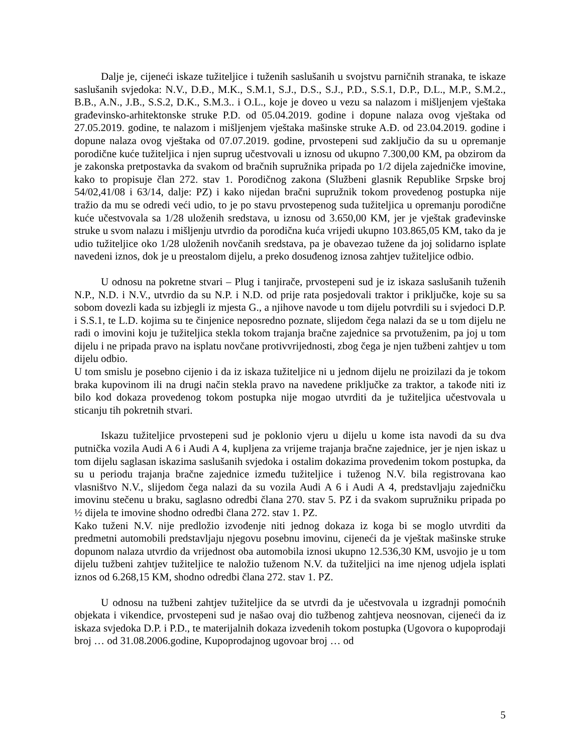Dalje je, cijeneći iskaze tužiteljice i tuženih saslušanih u svojstvu parničnih stranaka, te iskaze saslušanih svjedoka: N.V., D.Đ., M.K., S.M.1, S.J., D.S., S.J., P.D., S.S.1, D.P., D.L., M.P., S.M.2., B.B., A.N., J.B., S.S.2, D.K., S.M.3.. i O.L., koje je doveo u vezu sa nalazom i mišljenjem vještaka građevinsko-arhitektonske struke P.D. od 05.04.2019. godine i dopune nalaza ovog vještaka od 27.05.2019. godine, te nalazom i mišljenjem vještaka mašinske struke A.Đ. od 23.04.2019. godine i dopune nalaza ovog vještaka od 07.07.2019. godine, prvostepeni sud zaključio da su u opremanje porodične kuće tužiteljica i njen suprug učestvovali u iznosu od ukupno 7.300,00 KM, pa obzirom da je zakonska pretpostavka da svakom od bračnih supružnika pripada po 1/2 dijela zajedničke imovine, kako to propisuje član 272. stav 1. Porodičnog zakona (Službeni glasnik Republike Srpske broj 54/02,41/08 i 63/14, dalje: PZ) i kako nijedan bračni supružnik tokom provedenog postupka nije tražio da mu se odredi veći udio, to je po stavu prvostepenog suda tužiteljica u opremanju porodične kuće učestvovala sa 1/28 uloženih sredstava, u iznosu od 3.650,00 KM, jer je vještak građevinske struke u svom nalazu i mišljenju utvrdio da porodična kuća vrijedi ukupno 103.865,05 KM, tako da je udio tužiteljice oko 1/28 uloženih novčanih sredstava, pa je obavezao tužene da joj solidarno isplate navedeni iznos, dok je u preostalom dijelu, a preko dosuđenog iznosa zahtjev tužiteljice odbio.
U odnosu na pokretne stvari – Plug i tanjirače, prvostepeni sud je iz iskaza saslušanih tuženih N.P., N.D. i N.V., utvrdio da su N.P. i N.D. od prije rata posjedovali traktor i priključke, koje su sa sobom dovezli kada su izbjegli iz mjesta G., a njihove navode u tom dijelu potvrdili su i svjedoci D.P. i S.S.1, te L.D. kojima su te činjenice neposredno poznate, slijedom čega nalazi da se u tom dijelu ne radi o imovini koju je tužiteljica stekla tokom trajanja bračne zajednice sa prvotuženim, pa joj u tom dijelu i ne pripada pravo na isplatu novčane protivvrijednosti, zbog čega je njen tužbeni zahtjev u tom dijelu odbio.
U tom smislu je posebno cijenio i da iz iskaza tužiteljice ni u jednom dijelu ne proizilazi da je tokom braka kupovinom ili na drugi način stekla pravo na navedene priključke za traktor, a takođe niti iz bilo kod dokaza provedenog tokom postupka nije mogao utvrditi da je tužiteljica učestvovala u sticanju tih pokretnih stvari.
Iskazu tužiteljice prvostepeni sud je poklonio vjeru u dijelu u kome ista navodi da su dva putnička vozila Audi A 6 i Audi A 4, kupljena za vrijeme trajanja bračne zajednice, jer je njen iskaz u tom dijelu saglasan iskazima saslušanih svjedoka i ostalim dokazima provedenim tokom postupka, da su u periodu trajanja bračne zajednice između tužiteljice i tuženog N.V. bila registrovana kao vlasništvo N.V., slijedom čega nalazi da su vozila Audi A 6 i Audi A 4, predstavljaju zajedničku imovinu stečenu u braku, saglasno odredbi člana 270. stav 5. PZ i da svakom supružniku pripada po ½ dijela te imovine shodno odredbi člana 272. stav 1. PZ.
Kako tuženi N.V. nije predložio izvođenje niti jednog dokaza iz koga bi se moglo utvrditi da predmetni automobili predstavljaju njegovu posebnu imovinu, cijeneći da je vještak mašinske struke dopunom nalaza utvrdio da vrijednost oba automobila iznosi ukupno 12.536,30 KM, usvojio je u tom dijelu tužbeni zahtjev tužiteljice te naložio tuženom N.V. da tužiteljici na ime njenog udjela isplati iznos od 6.268,15 KM, shodno odredbi člana 272. stav 1. PZ.
U odnosu na tužbeni zahtjev tužiteljice da se utvrdi da je učestvovala u izgradnji pomoćnih objekata i vikendice, prvostepeni sud je našao ovaj dio tužbenog zahtjeva neosnovan, cijeneći da iz iskaza svjedoka D.P. i P.D., te materijalnih dokaza izvedenih tokom postupka (Ugovora o kupoprodaji broj … od 31.08.2006.godine, Kupoprodajnog ugovoar broj … od
5